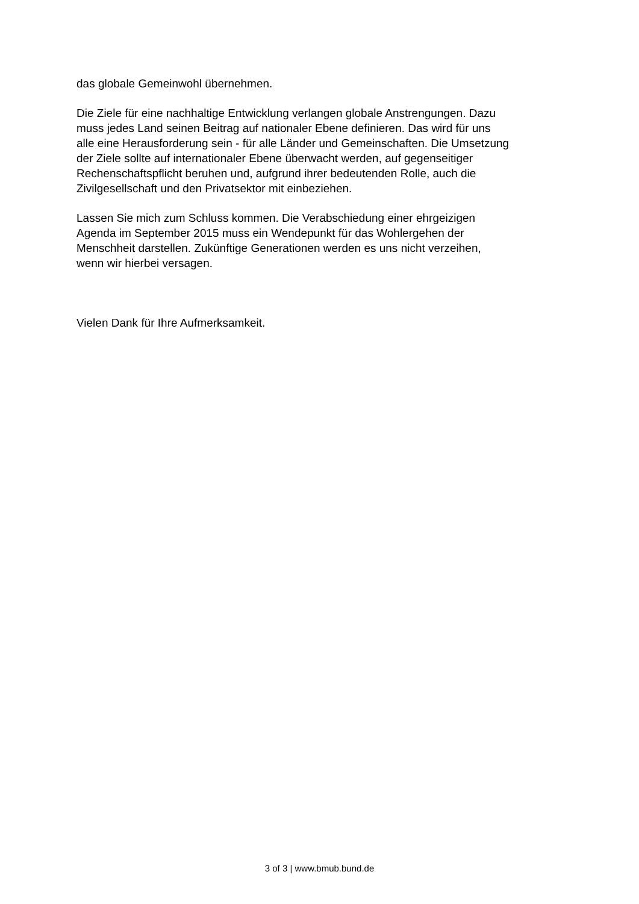das globale Gemeinwohl übernehmen.
Die Ziele für eine nachhaltige Entwicklung verlangen globale Anstrengungen. Dazu
muss jedes Land seinen Beitrag auf nationaler Ebene definieren. Das wird für uns
alle eine Herausforderung sein - für alle Länder und Gemeinschaften. Die Umsetzung
der Ziele sollte auf internationaler Ebene überwacht werden, auf gegenseitiger
Rechenschaftspflicht beruhen und, aufgrund ihrer bedeutenden Rolle, auch die
Zivilgesellschaft und den Privatsektor mit einbeziehen.
Lassen Sie mich zum Schluss kommen. Die Verabschiedung einer ehrgeizigen
Agenda im September 2015 muss ein Wendepunkt für das Wohlergehen der
Menschheit darstellen. Zukünftige Generationen werden es uns nicht verzeihen,
wenn wir hierbei versagen.
Vielen Dank für Ihre Aufmerksamkeit.
3 of 3 | www.bmub.bund.de